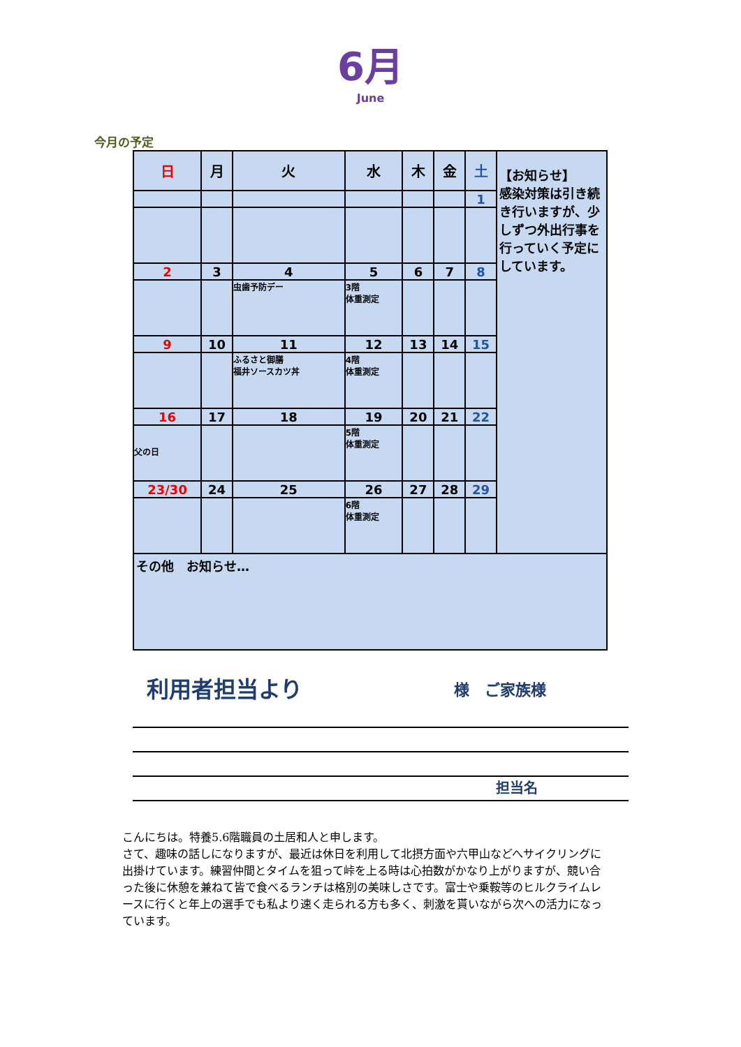6月
June
今月の予定
| 日 | 月 | 火 | 水 | 木 | 金 | 土 | 【お知らせ】 感染対策は引き続き行いますが、少しずつ外出行事を行っていく予定にしています。 |
| | | | | | | 1 | |
| 2 | 3 | 4 | 5 | 6 | 7 | 8 | |
| | | 虫歯予防デー | 3階 体重測定 | | | | |
| 9 | 10 | 11 | 12 | 13 | 14 | 15 | |
| | | ふるさと御膳 福井ソースカツ丼 | 4階 体重測定 | | | | |
| 16 | 17 | 18 | 19 | 20 | 21 | 22 | |
| 父の日 | | | 5階 体重測定 | | | | |
| 23/30 | 24 | 25 | 26 | 27 | 28 | 29 | |
| | | | 6階 体重測定 | | | | |
| その他 お知らせ… | | | | | | | |
利用者担当より
様　ご家族様
担当名
こんにちは。特養5.6階職員の土居和人と申します。
さて、趣味の話しになりますが、最近は休日を利用して北摂方面や六甲山などへサイクリングに出掛けています。練習仲間とタイムを狙って峠を上る時は心拍数がかなり上がりますが、競い合った後に休憩を兼ねて皆で食べるランチは格別の美味しさです。富士や乗鞍等のヒルクライムレースに行くと年上の選手でも私より速く走られる方も多く、刺激を貰いながら次への活力になっています。